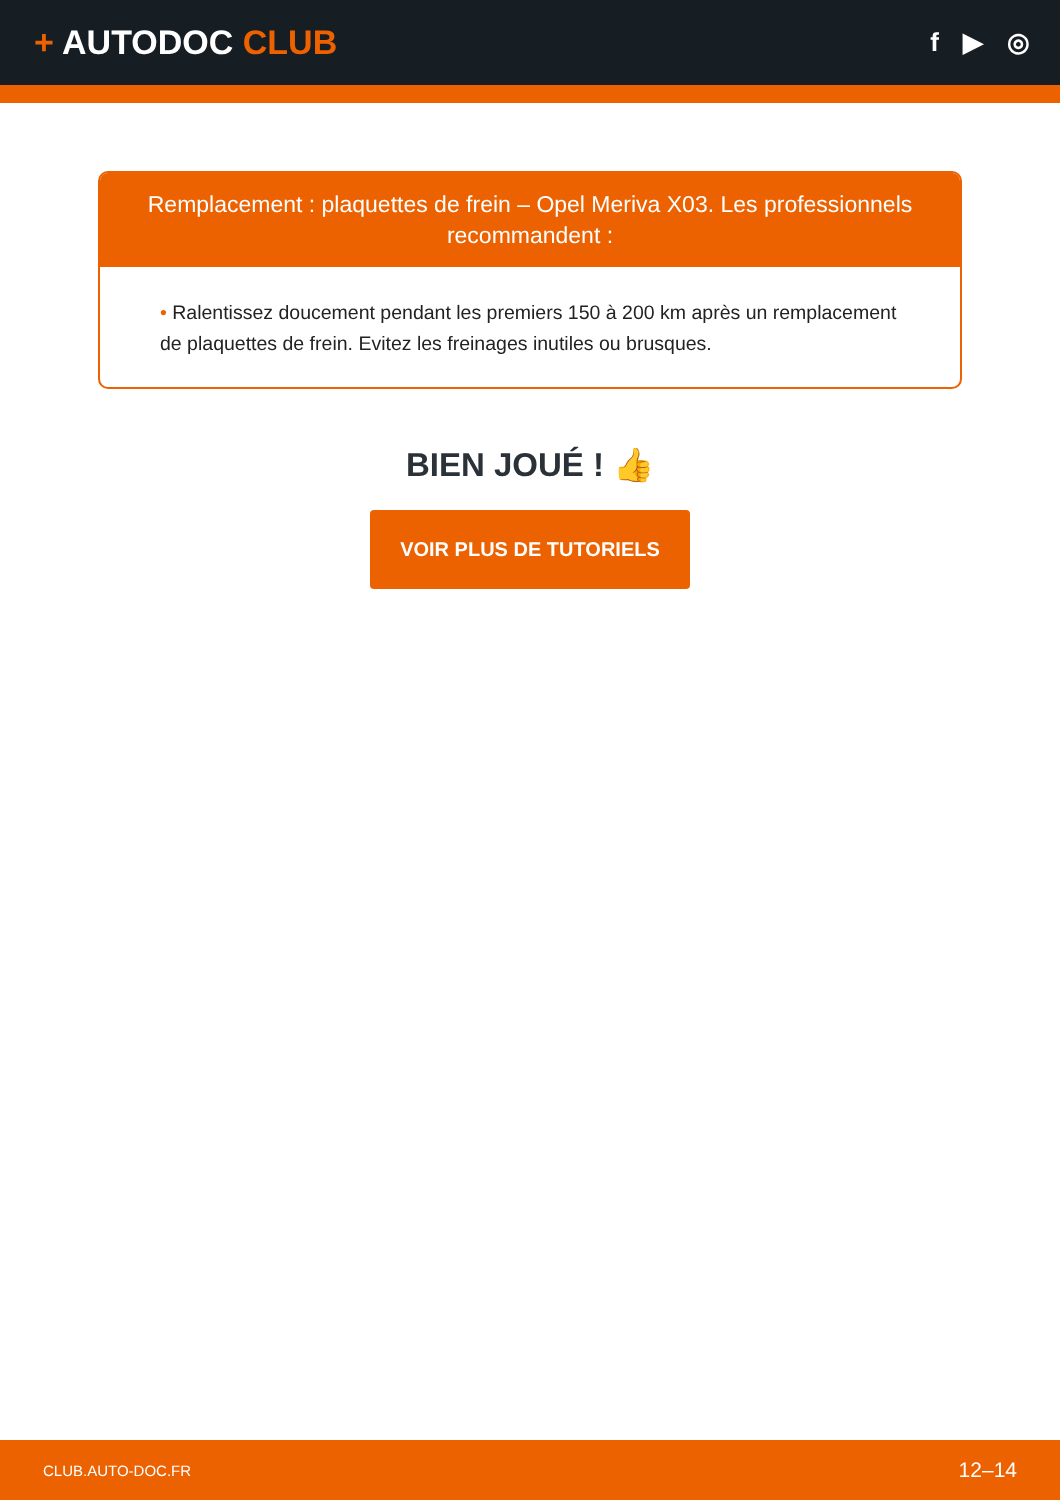+ AUTODOC CLUB
f ▶ ◎
Remplacement : plaquettes de frein – Opel Meriva X03. Les professionnels recommandent :
• Ralentissez doucement pendant les premiers 150 à 200 km après un remplacement de plaquettes de frein. Evitez les freinages inutiles ou brusques.
BIEN JOUÉ ! 👍
VOIR PLUS DE TUTORIELS
CLUB.AUTO-DOC.FR 12–14